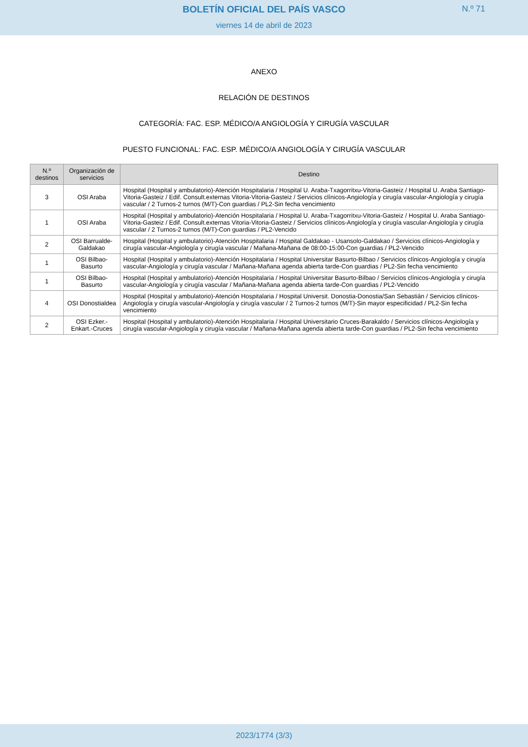BOLETÍN OFICIAL DEL PAÍS VASCO
N.º 71
viernes 14 de abril de 2023
ANEXO
RELACIÓN DE DESTINOS
CATEGORÍA: FAC. ESP. MÉDICO/A ANGIOLOGÍA Y CIRUGÍA VASCULAR
PUESTO FUNCIONAL: FAC. ESP. MÉDICO/A ANGIOLOGÍA Y CIRUGÍA VASCULAR
| N.º destinos | Organización de servicios | Destino |
| --- | --- | --- |
| 3 | OSI Araba | Hospital (Hospital y ambulatorio)-Atención Hospitalaria / Hospital U. Araba-Txagorritxu-Vitoria-Gasteiz / Hospital U. Araba Santiago-Vitoria-Gasteiz / Edif. Consult.externas Vitoria-Vitoria-Gasteiz / Servicios clínicos-Angiología y cirugía vascular-Angiología y cirugía vascular / 2 Turnos-2 turnos (M/T)-Con guardias / PL2-Sin fecha vencimiento |
| 1 | OSI Araba | Hospital (Hospital y ambulatorio)-Atención Hospitalaria / Hospital U. Araba-Txagorritxu-Vitoria-Gasteiz / Hospital U. Araba Santiago-Vitoria-Gasteiz / Edif. Consult.externas Vitoria-Vitoria-Gasteiz / Servicios clínicos-Angiología y cirugía vascular-Angiología y cirugía vascular / 2 Turnos-2 turnos (M/T)-Con guardias / PL2-Vencido |
| 2 | OSI Barrualde-Galdakao | Hospital (Hospital y ambulatorio)-Atención Hospitalaria / Hospital Galdakao - Usansolo-Galdakao / Servicios clínicos-Angiología y cirugía vascular-Angiología y cirugía vascular / Mañana-Mañana de 08:00-15:00-Con guardias / PL2-Vencido |
| 1 | OSI Bilbao-Basurto | Hospital (Hospital y ambulatorio)-Atención Hospitalaria / Hospital Universitar Basurto-Bilbao / Servicios clínicos-Angiología y cirugía vascular-Angiología y cirugía vascular / Mañana-Mañana agenda abierta tarde-Con guardias / PL2-Sin fecha vencimiento |
| 1 | OSI Bilbao-Basurto | Hospital (Hospital y ambulatorio)-Atención Hospitalaria / Hospital Universitar Basurto-Bilbao / Servicios clínicos-Angiología y cirugía vascular-Angiología y cirugía vascular / Mañana-Mañana agenda abierta tarde-Con guardias / PL2-Vencido |
| 4 | OSI Donostialdea | Hospital (Hospital y ambulatorio)-Atención Hospitalaria / Hospital Universit. Donostia-Donostia/San Sebastián / Servicios clínicos-Angiología y cirugía vascular-Angiología y cirugía vascular / 2 Turnos-2 turnos (M/T)-Sin mayor especificidad / PL2-Sin fecha vencimiento |
| 2 | OSI Ezker.-Enkart.-Cruces | Hospital (Hospital y ambulatorio)-Atención Hospitalaria / Hospital Universitario Cruces-Barakaldo / Servicios clínicos-Angiología y cirugía vascular-Angiología y cirugía vascular / Mañana-Mañana agenda abierta tarde-Con guardias / PL2-Sin fecha vencimiento |
2023/1774 (3/3)